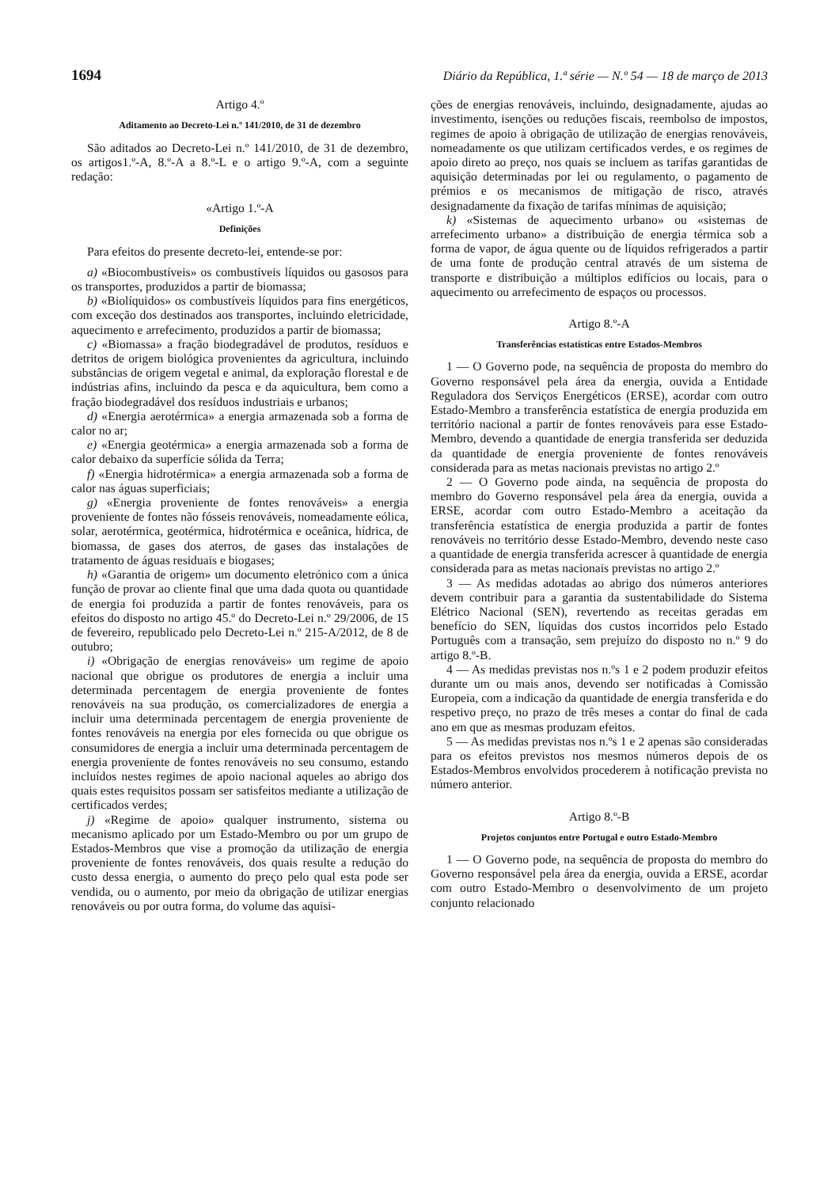1694 Diário da República, 1.ª série — N.º 54 — 18 de março de 2013
Artigo 4.º
Aditamento ao Decreto-Lei n.º 141/2010, de 31 de dezembro
São aditados ao Decreto-Lei n.º 141/2010, de 31 de dezembro, os artigos1.º-A, 8.º-A a 8.º-L e o artigo 9.º-A, com a seguinte redação:
«Artigo 1.º-A
Definições
Para efeitos do presente decreto-lei, entende-se por:
a) «Biocombustíveis» os combustíveis líquidos ou gasosos para os transportes, produzidos a partir de biomassa;
b) «Biolíquidos» os combustíveis líquidos para fins energéticos, com exceção dos destinados aos transportes, incluindo eletricidade, aquecimento e arrefecimento, produzidos a partir de biomassa;
c) «Biomassa» a fração biodegradável de produtos, resíduos e detritos de origem biológica provenientes da agricultura, incluindo substâncias de origem vegetal e animal, da exploração florestal e de indústrias afins, incluindo da pesca e da aquicultura, bem como a fração biodegradável dos resíduos industriais e urbanos;
d) «Energia aerotérmica» a energia armazenada sob a forma de calor no ar;
e) «Energia geotérmica» a energia armazenada sob a forma de calor debaixo da superfície sólida da Terra;
f) «Energia hidrotérmica» a energia armazenada sob a forma de calor nas águas superficiais;
g) «Energia proveniente de fontes renováveis» a energia proveniente de fontes não fósseis renováveis, nomeadamente eólica, solar, aerotérmica, geotérmica, hidrotérmica e oceânica, hídrica, de biomassa, de gases dos aterros, de gases das instalações de tratamento de águas residuais e biogases;
h) «Garantia de origem» um documento eletrónico com a única função de provar ao cliente final que uma dada quota ou quantidade de energia foi produzida a partir de fontes renováveis, para os efeitos do disposto no artigo 45.º do Decreto-Lei n.º 29/2006, de 15 de fevereiro, republicado pelo Decreto-Lei n.º 215-A/2012, de 8 de outubro;
i) «Obrigação de energias renováveis» um regime de apoio nacional que obrigue os produtores de energia a incluir uma determinada percentagem de energia proveniente de fontes renováveis na sua produção, os comercializadores de energia a incluir uma determinada percentagem de energia proveniente de fontes renováveis na energia por eles fornecida ou que obrigue os consumidores de energia a incluir uma determinada percentagem de energia proveniente de fontes renováveis no seu consumo, estando incluídos nestes regimes de apoio nacional aqueles ao abrigo dos quais estes requisitos possam ser satisfeitos mediante a utilização de certificados verdes;
j) «Regime de apoio» qualquer instrumento, sistema ou mecanismo aplicado por um Estado-Membro ou por um grupo de Estados-Membros que vise a promoção da utilização de energia proveniente de fontes renováveis, dos quais resulte a redução do custo dessa energia, o aumento do preço pelo qual esta pode ser vendida, ou o aumento, por meio da obrigação de utilizar energias renováveis ou por outra forma, do volume das aquisi-
ções de energias renováveis, incluindo, designadamente, ajudas ao investimento, isenções ou reduções fiscais, reembolso de impostos, regimes de apoio à obrigação de utilização de energias renováveis, nomeadamente os que utilizam certificados verdes, e os regimes de apoio direto ao preço, nos quais se incluem as tarifas garantidas de aquisição determinadas por lei ou regulamento, o pagamento de prémios e os mecanismos de mitigação de risco, através designadamente da fixação de tarifas mínimas de aquisição;
k) «Sistemas de aquecimento urbano» ou «sistemas de arrefecimento urbano» a distribuição de energia térmica sob a forma de vapor, de água quente ou de líquidos refrigerados a partir de uma fonte de produção central através de um sistema de transporte e distribuição a múltiplos edifícios ou locais, para o aquecimento ou arrefecimento de espaços ou processos.
Artigo 8.º-A
Transferências estatísticas entre Estados-Membros
1 — O Governo pode, na sequência de proposta do membro do Governo responsável pela área da energia, ouvida a Entidade Reguladora dos Serviços Energéticos (ERSE), acordar com outro Estado-Membro a transferência estatística de energia produzida em território nacional a partir de fontes renováveis para esse Estado-Membro, devendo a quantidade de energia transferida ser deduzida da quantidade de energia proveniente de fontes renováveis considerada para as metas nacionais previstas no artigo 2.º
2 — O Governo pode ainda, na sequência de proposta do membro do Governo responsável pela área da energia, ouvida a ERSE, acordar com outro Estado-Membro a aceitação da transferência estatística de energia produzida a partir de fontes renováveis no território desse Estado-Membro, devendo neste caso a quantidade de energia transferida acrescer à quantidade de energia considerada para as metas nacionais previstas no artigo 2.º
3 — As medidas adotadas ao abrigo dos números anteriores devem contribuir para a garantia da sustentabilidade do Sistema Elétrico Nacional (SEN), revertendo as receitas geradas em benefício do SEN, líquidas dos custos incorridos pelo Estado Português com a transação, sem prejuízo do disposto no n.º 9 do artigo 8.º-B.
4 — As medidas previstas nos n.ºs 1 e 2 podem produzir efeitos durante um ou mais anos, devendo ser notificadas à Comissão Europeia, com a indicação da quantidade de energia transferida e do respetivo preço, no prazo de três meses a contar do final de cada ano em que as mesmas produzam efeitos.
5 — As medidas previstas nos n.ºs 1 e 2 apenas são consideradas para os efeitos previstos nos mesmos números depois de os Estados-Membros envolvidos procederem à notificação prevista no número anterior.
Artigo 8.º-B
Projetos conjuntos entre Portugal e outro Estado-Membro
1 — O Governo pode, na sequência de proposta do membro do Governo responsável pela área da energia, ouvida a ERSE, acordar com outro Estado-Membro o desenvolvimento de um projeto conjunto relacionado